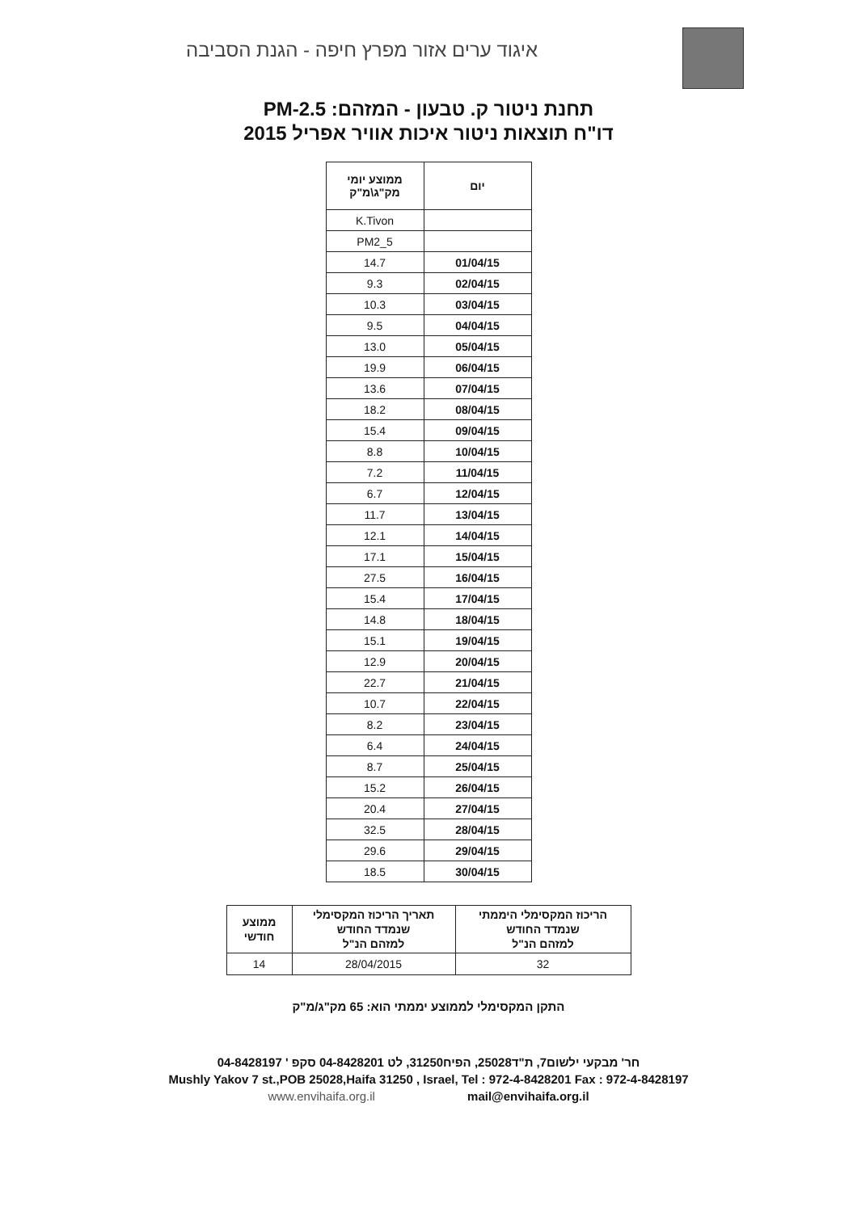איגוד ערים אזור מפרץ חיפה - הגנת הסביבה
תחנת ניטור ק. טבעון - המזהם: PM-2.5
דו"ח תוצאות ניטור איכות אוויר אפריל 2015
| יום | ממוצע יומי מק"ג\מ"ק |
| --- | --- |
| | K.Tivon |
| | PM2_5 |
| 01/04/15 | 14.7 |
| 02/04/15 | 9.3 |
| 03/04/15 | 10.3 |
| 04/04/15 | 9.5 |
| 05/04/15 | 13.0 |
| 06/04/15 | 19.9 |
| 07/04/15 | 13.6 |
| 08/04/15 | 18.2 |
| 09/04/15 | 15.4 |
| 10/04/15 | 8.8 |
| 11/04/15 | 7.2 |
| 12/04/15 | 6.7 |
| 13/04/15 | 11.7 |
| 14/04/15 | 12.1 |
| 15/04/15 | 17.1 |
| 16/04/15 | 27.5 |
| 17/04/15 | 15.4 |
| 18/04/15 | 14.8 |
| 19/04/15 | 15.1 |
| 20/04/15 | 12.9 |
| 21/04/15 | 22.7 |
| 22/04/15 | 10.7 |
| 23/04/15 | 8.2 |
| 24/04/15 | 6.4 |
| 25/04/15 | 8.7 |
| 26/04/15 | 15.2 |
| 27/04/15 | 20.4 |
| 28/04/15 | 32.5 |
| 29/04/15 | 29.6 |
| 30/04/15 | 18.5 |
| הריכוז המקסימלי היממתי שנמדד החודש למזהם הנ"ל | תאריך הריכוז המקסימלי שנמדד החודש למזהם הנ"ל | ממוצע חודשי |
| --- | --- | --- |
| 32 | 28/04/2015 | 14 |
התקן המקסימלי לממוצע יממתי הוא: 65 מק"ג/מ"ק
חר' מבקעי ילשום7, ת"ד25028, הפיח31250, לט 04-8428201 סקפ ' 04-8428197
Mushly Yakov 7 st.,POB 25028,Haifa 31250 , Israel, Tel : 972-4-8428201 Fax : 972-4-8428197
www.envihaifa.org.il mail@envihaifa.org.il